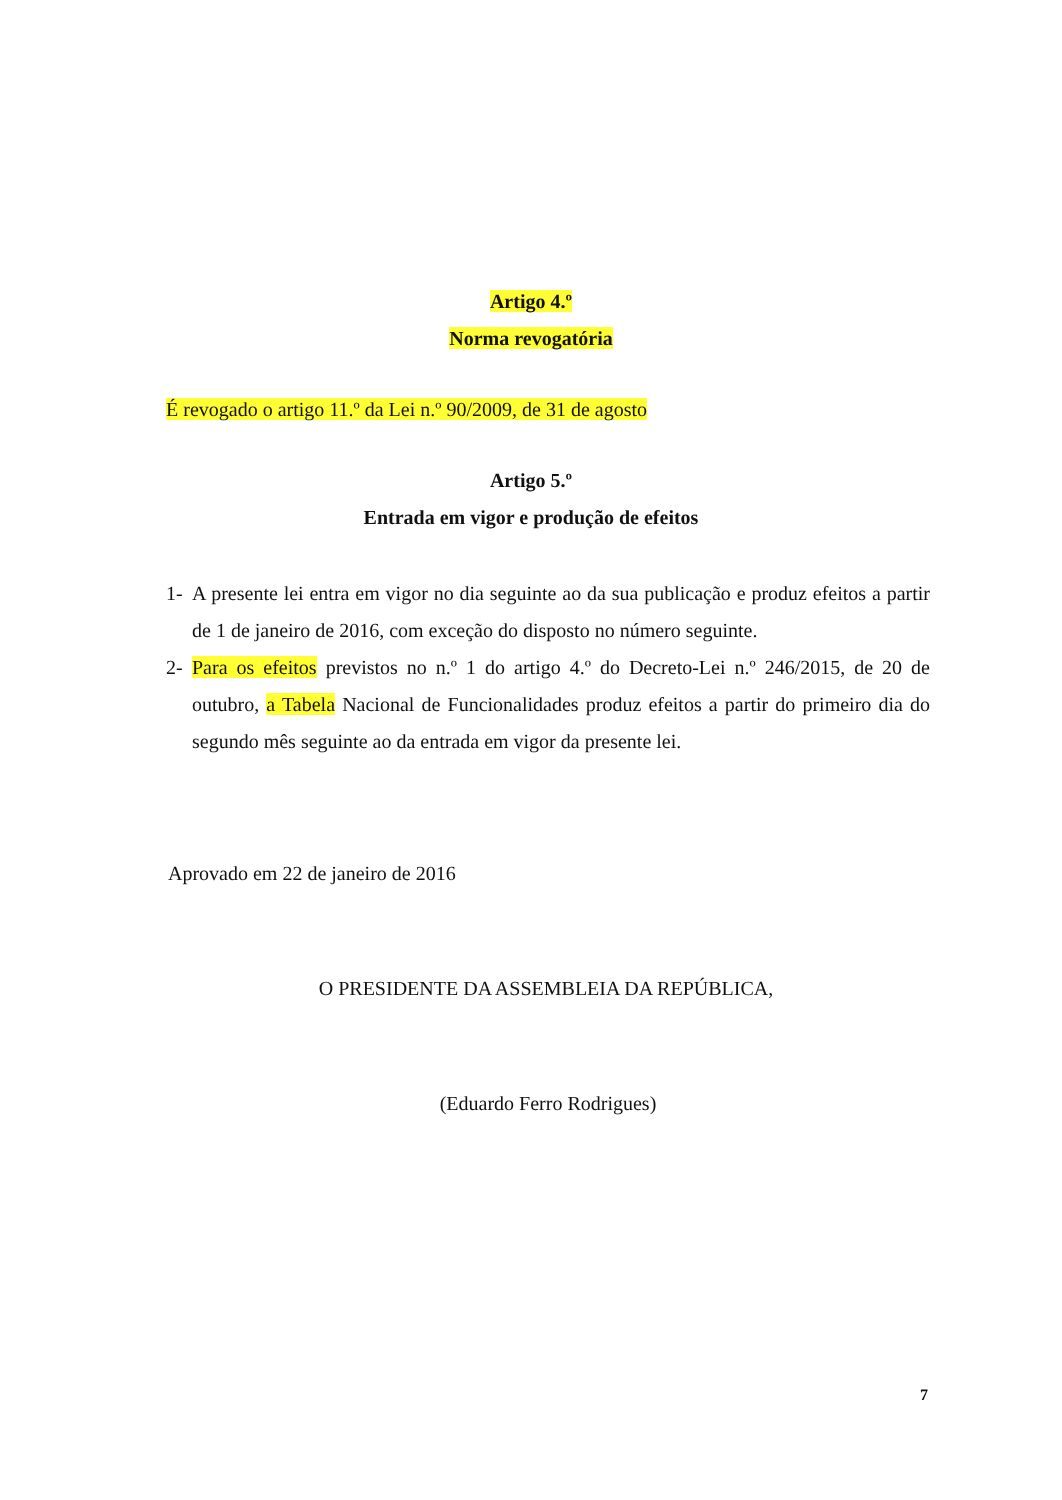Artigo 4.º
Norma revogatória
É revogado o artigo 11.º da Lei n.º 90/2009, de 31 de agosto
Artigo 5.º
Entrada em vigor e produção de efeitos
1- A presente lei entra em vigor no dia seguinte ao da sua publicação e produz efeitos a partir de 1 de janeiro de 2016, com exceção do disposto no número seguinte.
2- Para os efeitos previstos no n.º 1 do artigo 4.º do Decreto-Lei n.º 246/2015, de 20 de outubro, a Tabela Nacional de Funcionalidades produz efeitos a partir do primeiro dia do segundo mês seguinte ao da entrada em vigor da presente lei.
Aprovado em 22 de janeiro de 2016
O PRESIDENTE DA ASSEMBLEIA DA REPÚBLICA,
(Eduardo Ferro Rodrigues)
7